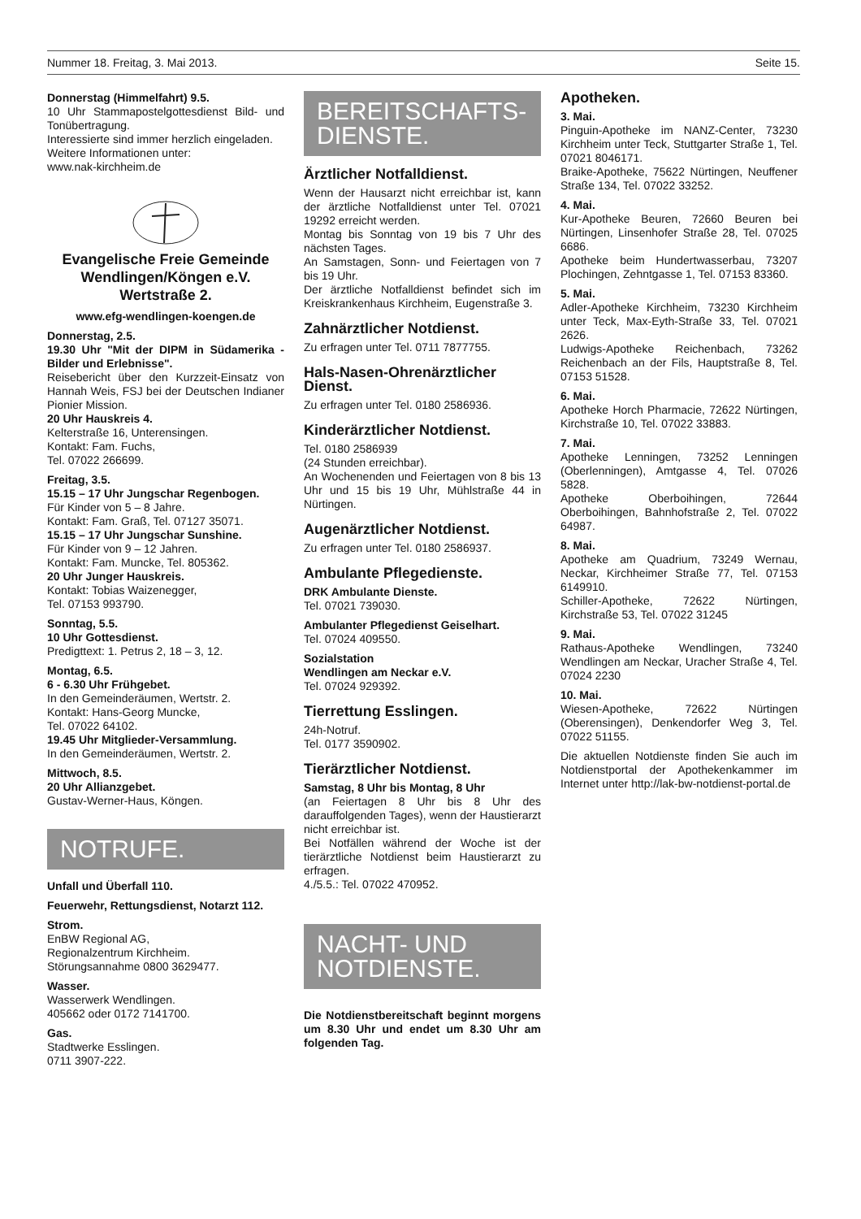Nummer 18. Freitag, 3. Mai 2013. Seite 15.
Donnerstag (Himmelfahrt) 9.5.
10 Uhr Stammapostelgottesdienst Bild- und Tonübertragung.
Interessierte sind immer herzlich eingeladen.
Weitere Informationen unter:
www.nak-kirchheim.de
Evangelische Freie Gemeinde Wendlingen/Köngen e.V. Wertstraße 2.
www.efg-wendlingen-koengen.de
Donnerstag, 2.5.
19.30 Uhr "Mit der DIPM in Südamerika - Bilder und Erlebnisse".
Reisebericht über den Kurzzeit-Einsatz von Hannah Weis, FSJ bei der Deutschen Indianer Pionier Mission.
20 Uhr Hauskreis 4.
Kelterstraße 16, Unterensingen.
Kontakt: Fam. Fuchs,
Tel. 07022 266699.
Freitag, 3.5.
15.15 – 17 Uhr Jungschar Regenbogen.
Für Kinder von 5 – 8 Jahre.
Kontakt: Fam. Graß, Tel. 07127 35071.
15.15 – 17 Uhr Jungschar Sunshine.
Für Kinder von 9 – 12 Jahren.
Kontakt: Fam. Muncke, Tel. 805362.
20 Uhr Junger Hauskreis.
Kontakt: Tobias Waizenegger,
Tel. 07153 993790.
Sonntag, 5.5.
10 Uhr Gottesdienst.
Predigttext: 1. Petrus 2, 18 – 3, 12.
Montag, 6.5.
6 - 6.30 Uhr Frühgebet.
In den Gemeinderäumen, Wertstr. 2.
Kontakt: Hans-Georg Muncke,
Tel. 07022 64102.
19.45 Uhr Mitglieder-Versammlung.
In den Gemeinderäumen, Wertstr. 2.
Mittwoch, 8.5.
20 Uhr Allianzgebet.
Gustav-Werner-Haus, Köngen.
NOTRUFE.
Unfall und Überfall 110.
Feuerwehr, Rettungsdienst, Notarzt 112.
Strom.
EnBW Regional AG,
Regionalzentrum Kirchheim.
Störungsannahme 0800 3629477.
Wasser.
Wasserwerk Wendlingen.
405662 oder 0172 7141700.
Gas.
Stadtwerke Esslingen.
0711 3907-222.
BEREITSCHAFTS-
DIENSTE.
Ärztlicher Notfalldienst.
Wenn der Hausarzt nicht erreichbar ist, kann der ärztliche Notfalldienst unter Tel. 07021 19292 erreicht werden.
Montag bis Sonntag von 19 bis 7 Uhr des nächsten Tages.
An Samstagen, Sonn- und Feiertagen von 7 bis 19 Uhr.
Der ärztliche Notfalldienst befindet sich im Kreiskrankenhaus Kirchheim, Eugenstraße 3.
Zahnärztlicher Notdienst.
Zu erfragen unter Tel. 0711 7877755.
Hals-Nasen-Ohrenärztlicher Dienst.
Zu erfragen unter Tel. 0180 2586936.
Kinderärztlicher Notdienst.
Tel. 0180 2586939
(24 Stunden erreichbar).
An Wochenenden und Feiertagen von 8 bis 13 Uhr und 15 bis 19 Uhr, Mühlstraße 44 in Nürtingen.
Augenärztlicher Notdienst.
Zu erfragen unter Tel. 0180 2586937.
Ambulante Pflegedienste.
DRK Ambulante Dienste.
Tel. 07021 739030.
Ambulanter Pflegedienst Geiselhart.
Tel. 07024 409550.
Sozialstation
Wendlingen am Neckar e.V.
Tel. 07024 929392.
Tierrettung Esslingen.
24h-Notruf.
Tel. 0177 3590902.
Tierärztlicher Notdienst.
Samstag, 8 Uhr bis Montag, 8 Uhr
(an Feiertagen 8 Uhr bis 8 Uhr des darauffolgenden Tages), wenn der Haustierarzt nicht erreichbar ist.
Bei Notfällen während der Woche ist der tierärztliche Notdienst beim Haustierarzt zu erfragen.
4./5.5.: Tel. 07022 470952.
NACHT- UND
NOTDIENSTE.
Die Notdienstbereitschaft beginnt morgens um 8.30 Uhr und endet um 8.30 Uhr am folgenden Tag.
Apotheken.
3. Mai.
Pinguin-Apotheke im NANZ-Center, 73230 Kirchheim unter Teck, Stuttgarter Straße 1, Tel. 07021 8046171.
Braike-Apotheke, 75622 Nürtingen, Neuffener Straße 134, Tel. 07022 33252.
4. Mai.
Kur-Apotheke Beuren, 72660 Beuren bei Nürtingen, Linsenhofer Straße 28, Tel. 07025 6686.
Apotheke beim Hundertwasserbau, 73207 Plochingen, Zehntgasse 1, Tel. 07153 83360.
5. Mai.
Adler-Apotheke Kirchheim, 73230 Kirchheim unter Teck, Max-Eyth-Straße 33, Tel. 07021 2626.
Ludwigs-Apotheke Reichenbach, 73262 Reichenbach an der Fils, Hauptstraße 8, Tel. 07153 51528.
6. Mai.
Apotheke Horch Pharmacie, 72622 Nürtingen, Kirchstraße 10, Tel. 07022 33883.
7. Mai.
Apotheke Lenningen, 73252 Lenningen (Oberlenningen), Amtgasse 4, Tel. 07026 5828.
Apotheke Oberboihingen, 72644 Oberboihingen, Bahnhofstraße 2, Tel. 07022 64987.
8. Mai.
Apotheke am Quadrium, 73249 Wernau, Neckar, Kirchheimer Straße 77, Tel. 07153 6149910.
Schiller-Apotheke, 72622 Nürtingen, Kirchstraße 53, Tel. 07022 31245
9. Mai.
Rathaus-Apotheke Wendlingen, 73240 Wendlingen am Neckar, Uracher Straße 4, Tel. 07024 2230
10. Mai.
Wiesen-Apotheke, 72622 Nürtingen (Oberensingen), Denkendorfer Weg 3, Tel. 07022 51155.
Die aktuellen Notdienste finden Sie auch im Notdienstportal der Apothekenkammer im Internet unter http://lak-bw-notdienst-portal.de